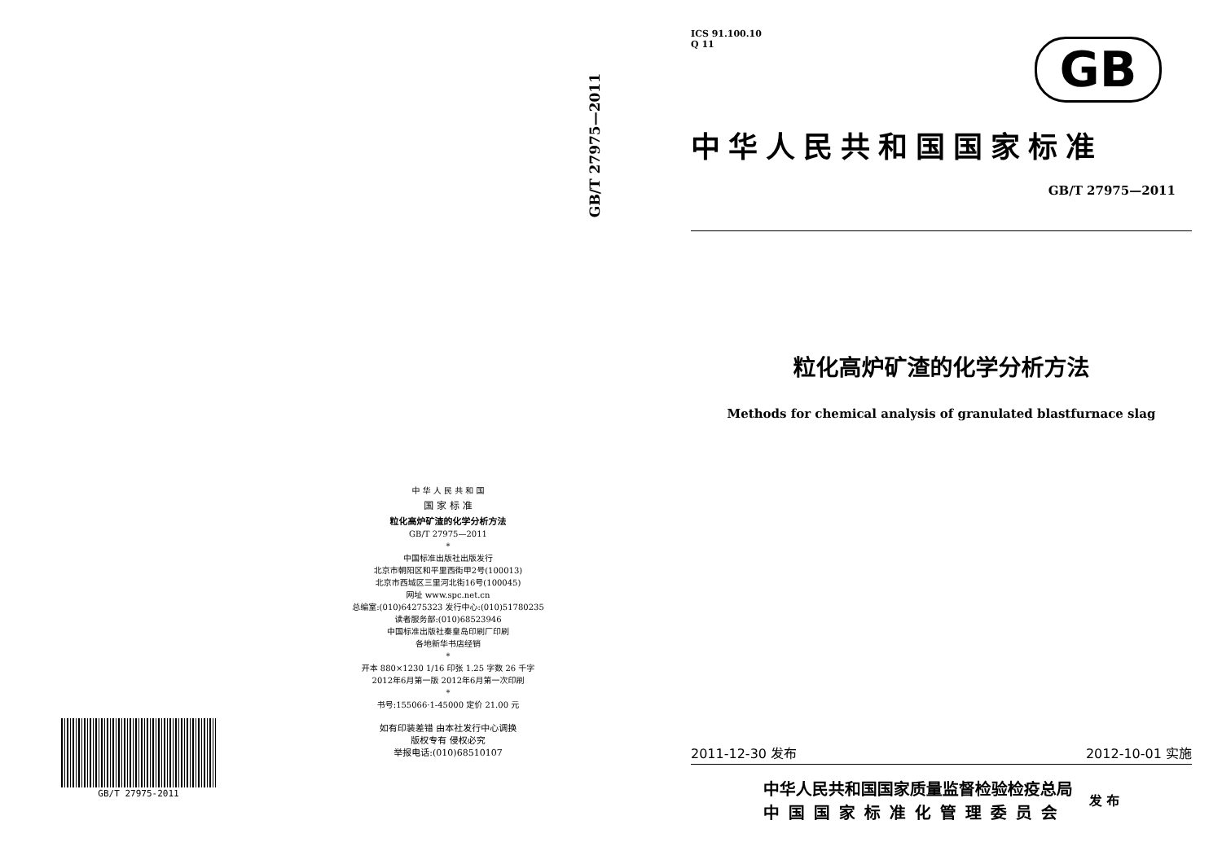GB/T 27975—2011
中 华 人 民 共 和 国
国 家 标 准
粒化高炉矿渣的化学分析方法
GB/T 27975—2011
*
中国标准出版社出版发行
北京市朝阳区和平里西街甲2号(100013)
北京市西城区三里河北街16号(100045)
网址 www.spc.net.cn
总编室:(010)64275323 发行中心:(010)51780235
读者服务部:(010)68523946
中国标准出版社秦皇岛印刷厂印刷
各地新华书店经销
*
开本 880×1230 1/16 印张 1.25 字数 26 千字
2012年6月第一版 2012年6月第一次印刷
*
书号:155066·1-45000 定价 21.00 元
如有印装差错 由本社发行中心调换
版权专有 侵权必究
举报电话:(010)68510107
GB/T 27975-2011
GB
ICS 91.100.10
Q 11
中华人民共和国国家标准
GB/T 27975—2011
粒化高炉矿渣的化学分析方法
Methods for chemical analysis of granulated blastfurnace slag
2011-12-30 发布 2012-10-01 实施
中华人民共和国国家质量监督检验检疫总局
中国国家标准化管理委员会
发 布